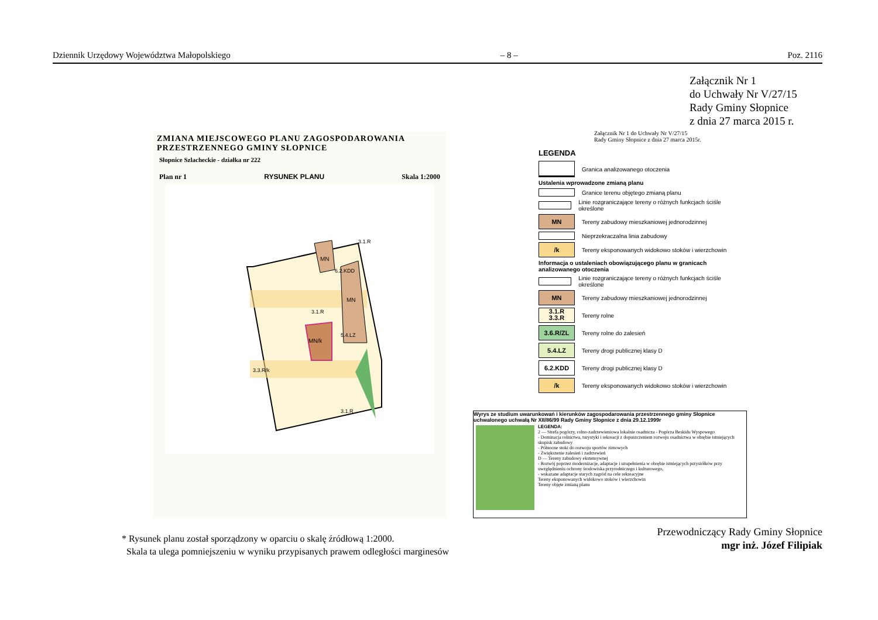Dziennik Urzędowy Województwa Małopolskiego – 8 – Poz. 2116
Załącznik Nr 1
do Uchwały Nr V/27/15
Rady Gminy Słopnice
z dnia 27 marca 2015 r.
ZMIANA MIEJSCOWEGO PLANU ZAGOSPODAROWANIA
PRZESTRZENNEGO GMINY SŁOPNICE
Słopnice Szlacheckie - działka nr 222
Plan nr 1 RYSUNEK PLANU Skala 1:2000
MN
MN
MN/k
3.1.R
3.1.R
3.3.R/k
5.4.LZ
6.2.KDD
3.1.R
Załącznik Nr 1 do Uchwały Nr V/27/15
Rady Gminy Słopnice z dnia 27 marca 2015r.
LEGENDA
Granica analizowanego otoczenia
Ustalenia wprowadzone zmianą planu
Granice terenu objętego zmianą planu
Linie rozgraniczające tereny o różnych funkcjach ściśle określone
MN
Tereny zabudowy mieszkaniowej jednorodzinnej
Nieprzekraczalna linia zabudowy
/k
Tereny eksponowanych widokowo stoków i wierzchowin
Informacja o ustaleniach obowiązującego planu w granicach analizowanego otoczenia
Linie rozgraniczające tereny o różnych funkcjach ściśle określone
MN
Tereny zabudowy mieszkaniowej jednorodzinnej
3.1.R
3.3.R
Tereny rolne
3.6.R/ZL
Tereny rolne do zalesień
5.4.LZ
Tereny drogi publicznej klasy D
6.2.KDD
Tereny drogi publicznej klasy D
/k
Tereny eksponowanych widokowo stoków i wierzchowin
Wyrys ze studium uwarunkowań i kierunków zagospodarowania przestrzennego gminy Słopnice uchwalonego uchwałą Nr XII/86/99 Rady Gminy Słopnice z dnia 29.12.1999r
LEGENDA:
2 — Strefa pogórzy, rolno-zadrzewieniowa lokalnie osadnicza - Pogórza Beskidu Wyspowego
- Dominacja rolnictwa, turystyki i rekreacji z dopuszczeniem rozwoju osadnictwa w obrębie istniejących skupisk zabudowy
- Północne stoki do rozwoju sportów zimowych
- Zwiększenie zalesień i zadrzewień
D — Tereny zabudowy ekstensywnej
- Rozwój poprzez modernizacje, adaptacje i uzupełnienia w obrębie istniejących przysiółków przy uwzględnieniu ochrony środowiska przyrodniczego i kulturowego,
- wskazane adaptacje starych zagród na cele rekreacyjne
Tereny eksponowanych widokowo stoków i wierzchowin
Tereny objęte zmianą planu
* Rysunek planu został sporządzony w oparciu o skalę źródłową 1:2000.
Skala ta ulega pomniejszeniu w wyniku przypisanych prawem odległości marginesów
Przewodniczący Rady Gminy Słopnice
mgr inż. Józef Filipiak